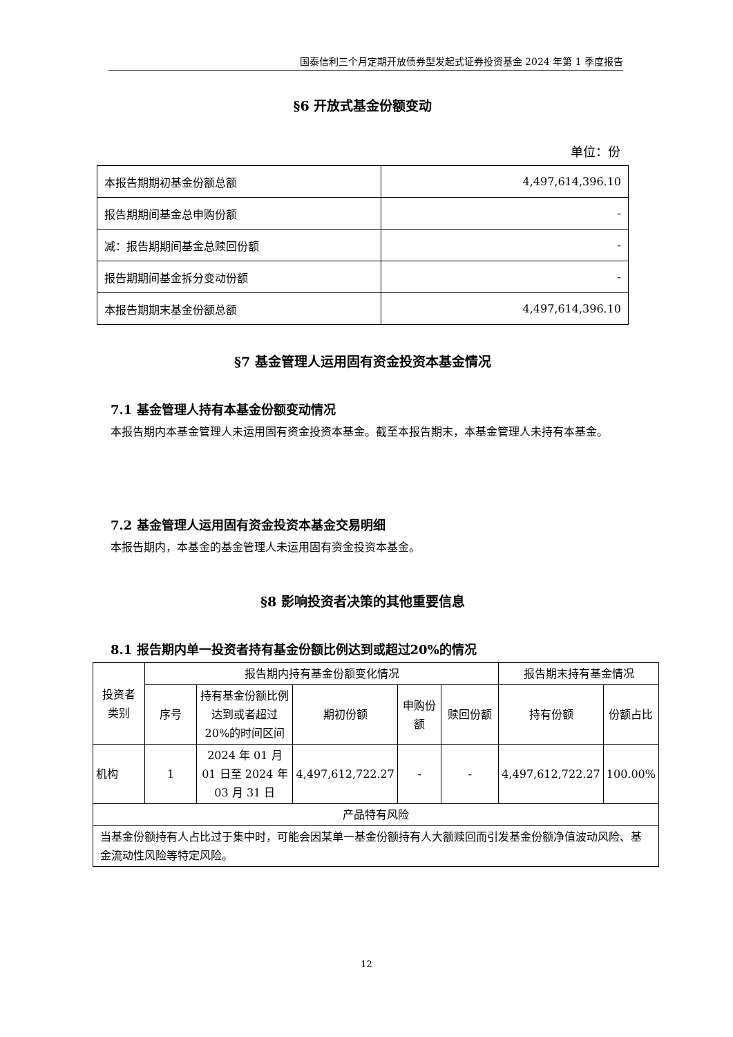国泰信利三个月定期开放债券型发起式证券投资基金 2024 年第 1 季度报告
§6 开放式基金份额变动
单位：份
| 本报告期期初基金份额总额 | 4,497,614,396.10 |
| 报告期期间基金总申购份额 | - |
| 减：报告期期间基金总赎回份额 | - |
| 报告期期间基金拆分变动份额 | - |
| 本报告期期末基金份额总额 | 4,497,614,396.10 |
§7 基金管理人运用固有资金投资本基金情况
7.1 基金管理人持有本基金份额变动情况
本报告期内本基金管理人未运用固有资金投资本基金。截至本报告期末，本基金管理人未持有本基金。
7.2 基金管理人运用固有资金投资本基金交易明细
本报告期内，本基金的基金管理人未运用固有资金投资本基金。
§8 影响投资者决策的其他重要信息
8.1 报告期内单一投资者持有基金份额比例达到或超过20%的情况
| 投资者 类别 | 报告期内持有基金份额变化情况 | | | | | 报告期末持有基金情况 | |
| | 序号 | 持有基金份额比例达到或者超过20%的时间区间 | 期初份额 | 申购份额 | 赎回份额 | 持有份额 | 份额占比 |
| 机构 | 1 | 2024 年 01 月 01 日至 2024 年 03 月 31 日 | 4,497,612,722.27 | - | - | 4,497,612,722.27 | 100.00% |
| 产品特有风险 | | | | | | | |
| 当基金份额持有人占比过于集中时，可能会因某单一基金份额持有人大额赎回而引发基金份额净值波动风险、基金流动性风险等特定风险。 | | | | | | | |
12